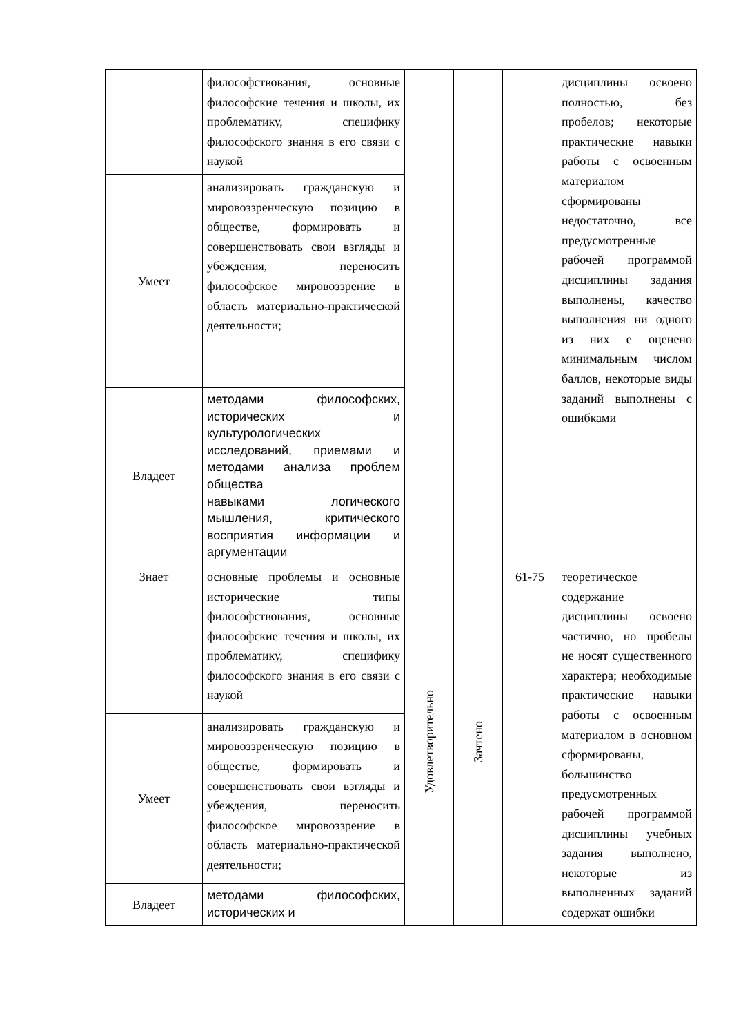| | философствования, основные философские течения и школы, их проблематику, специфику философского знания в его связи с наукой | | | | дисциплины освоено полностью, без пробелов; некоторые практические навыки работы с освоенным материалом сформированы недостаточно, все предусмотренные рабочей программой дисциплины задания выполнены, качество выполнения ни одного из них е оценено минимальным числом баллов, некоторые виды заданий выполнены с ошибками |
| Умеет | анализировать гражданскую и мировоззренческую позицию в обществе, формировать и совершенствовать свои взгляды и убеждения, переносить философское мировоззрение в область материально-практической деятельности; | | | | |
| Владеет | методами философских, исторических и культурологических исследований, приемами и методами анализа проблем общества навыками логического мышления, критического восприятия информации и аргументации | | | | |
| Знает | основные проблемы и основные исторические типы философствования, основные философские течения и школы, их проблематику, специфику философского знания в его связи с наукой | Удовлетворительно | Зачтено | 61-75 | теоретическое содержание дисциплины освоено частично, но пробелы не носят существенного характера; необходимые практические навыки работы с освоенным материалом в основном сформированы, большинство предусмотренных рабочей программой дисциплины учебных задания выполнено, некоторые из выполненных заданий содержат ошибки |
| Умеет | анализировать гражданскую и мировоззренческую позицию в обществе, формировать и совершенствовать свои взгляды и убеждения, переносить философское мировоззрение в область материально-практической деятельности; | | | | |
| Владеет | методами философских, исторических и | | | | |